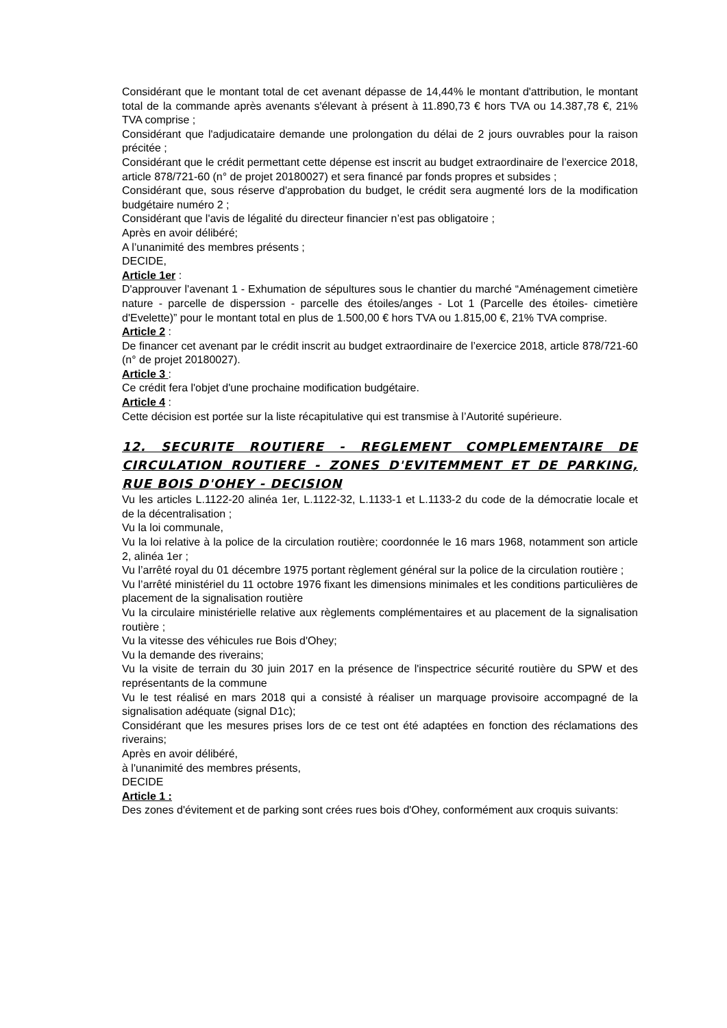Considérant que le montant total de cet avenant dépasse de 14,44% le montant d'attribution, le montant total de la commande après avenants s'élevant à présent à 11.890,73 € hors TVA ou 14.387,78 €, 21% TVA comprise ;
Considérant que l'adjudicataire demande une prolongation du délai de 2 jours ouvrables pour la raison précitée ;
Considérant que le crédit permettant cette dépense est inscrit au budget extraordinaire de l’exercice 2018, article 878/721-60 (n° de projet 20180027) et sera financé par fonds propres et subsides ;
Considérant que, sous réserve d'approbation du budget, le crédit sera augmenté lors de la modification budgétaire numéro 2 ;
Considérant que l'avis de légalité du directeur financier n’est pas obligatoire ;
Après en avoir délibéré;
A l’unanimité des membres présents ;
DECIDE,
Article 1er :
D'approuver l'avenant 1 - Exhumation de sépultures sous le chantier du marché “Aménagement cimetière nature - parcelle de disperssion - parcelle des étoiles/anges - Lot 1 (Parcelle des étoiles- cimetière d'Evelette)” pour le montant total en plus de 1.500,00 € hors TVA ou 1.815,00 €, 21% TVA comprise.
Article 2 :
De financer cet avenant par le crédit inscrit au budget extraordinaire de l’exercice 2018, article 878/721-60 (n° de projet 20180027).
Article 3 :
Ce crédit fera l'objet d'une prochaine modification budgétaire.
Article 4 :
Cette décision est portée sur la liste récapitulative qui est transmise à l’Autorité supérieure.
12. SECURITE ROUTIERE - REGLEMENT COMPLEMENTAIRE DE CIRCULATION ROUTIERE - ZONES D'EVITEMMENT ET DE PARKING, RUE BOIS D'OHEY - DECISION
Vu les articles L.1122-20 alinéa 1er, L.1122-32, L.1133-1 et L.1133-2 du code de la démocratie locale et de la décentralisation ;
Vu la loi communale,
Vu la loi relative à la police de la circulation routière; coordonnée le 16 mars 1968, notamment son article 2, alinéa 1er ;
Vu l’arrêté royal du 01 décembre 1975 portant règlement général sur la police de la circulation routière ;
Vu l’arrêté ministériel du 11 octobre 1976 fixant les dimensions minimales et les conditions particulières de placement de la signalisation routière
Vu la circulaire ministérielle relative aux règlements complémentaires et au placement de la signalisation routière ;
Vu la vitesse des véhicules rue Bois d'Ohey;
Vu la demande des riverains;
Vu la visite de terrain du 30 juin 2017 en la présence de l'inspectrice sécurité routière du SPW et des représentants de la commune
Vu le test réalisé en mars 2018 qui a consisté à réaliser un marquage provisoire accompagné de la signalisation adéquate (signal D1c);
Considérant que les mesures prises lors de ce test ont été adaptées en fonction des réclamations des riverains;
Après en avoir délibéré,
à l'unanimité des membres présents,
DECIDE
Article 1 :
Des zones d'évitement et de parking sont crées rues bois d'Ohey, conformément aux croquis suivants: